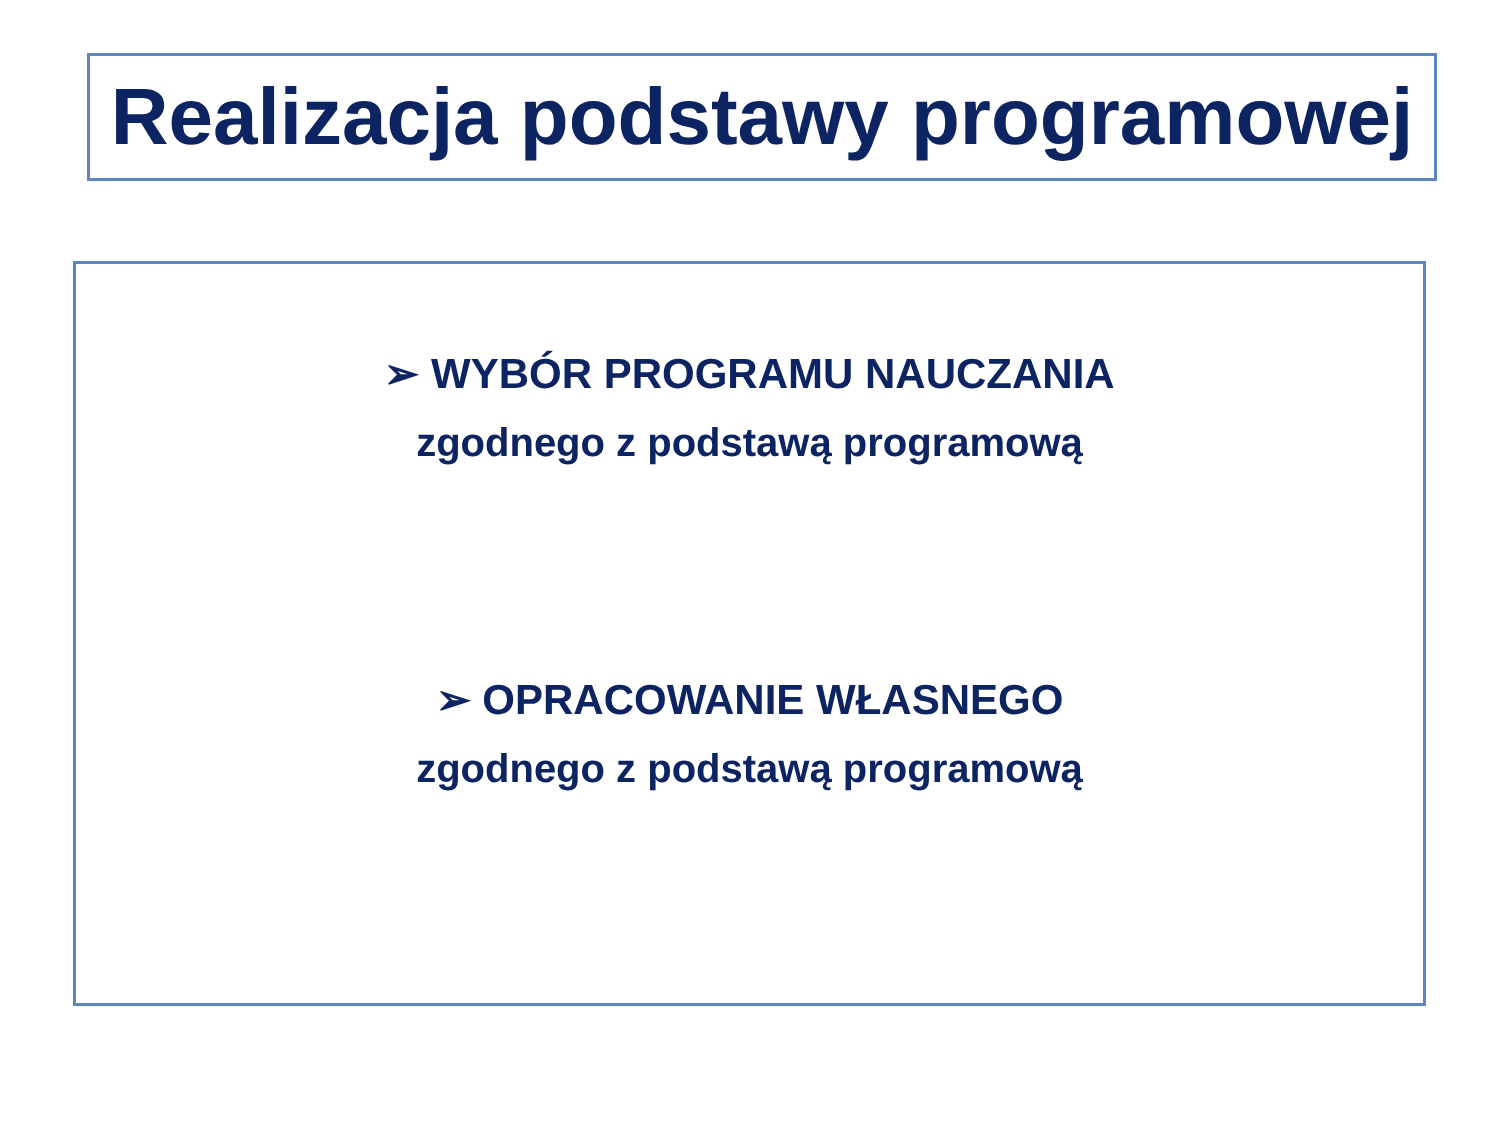Realizacja podstawy programowej
➢ WYBÓR PROGRAMU NAUCZANIA
zgodnego z podstawą programową
➢ OPRACOWANIE WŁASNEGO
zgodnego z podstawą programową